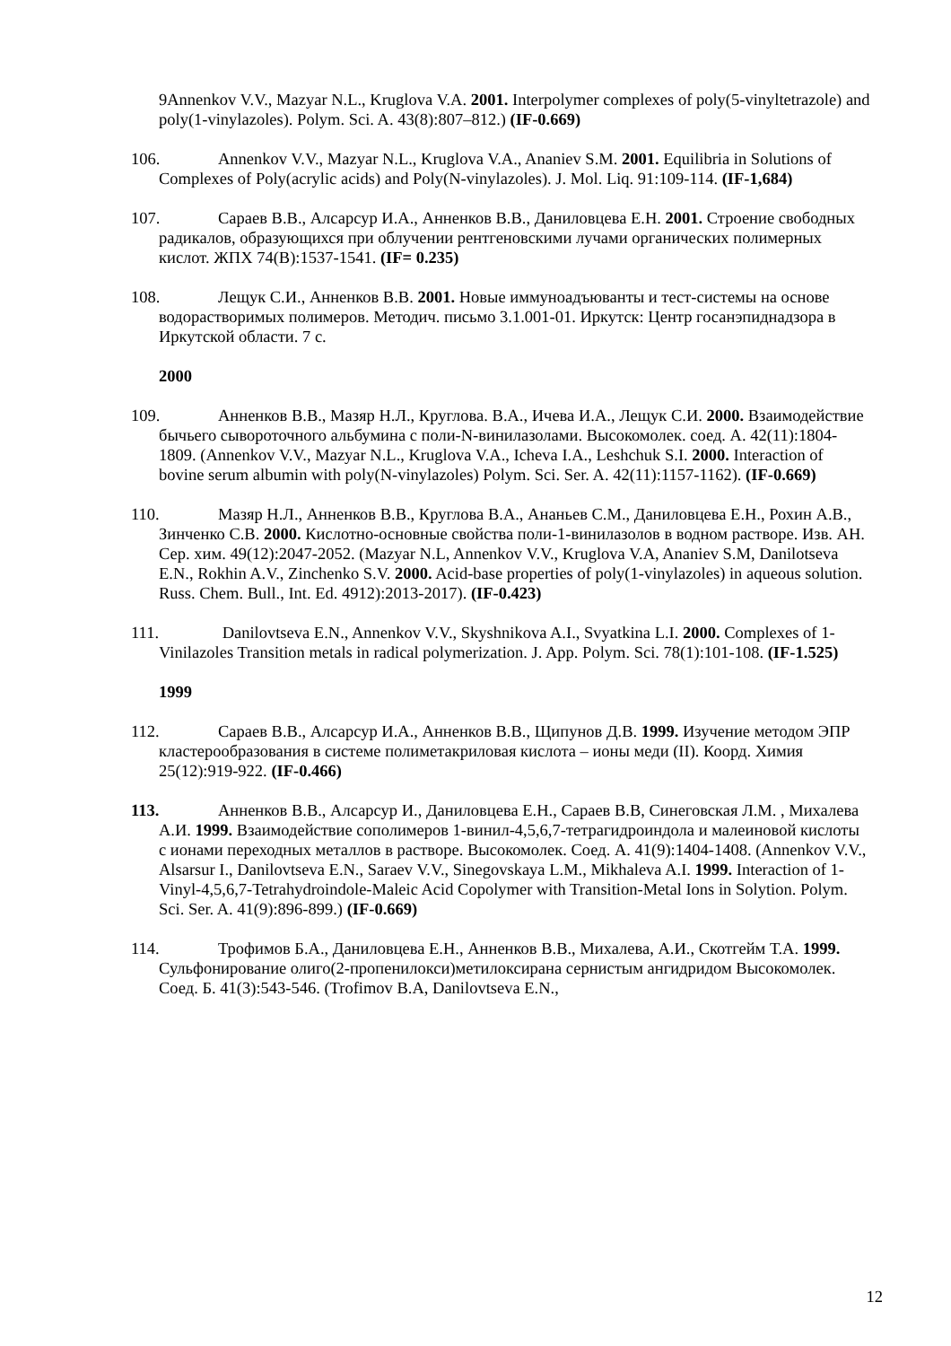9Annenkov V.V., Mazyar N.L., Kruglova V.A. 2001. Interpolymer complexes of poly(5-vinyltetrazole) and poly(1-vinylazoles). Polym. Sci. A. 43(8):807–812.) (IF-0.669)
106. Annenkov V.V., Mazyar N.L., Kruglova V.A., Ananiev S.M. 2001. Equilibria in Solutions of Complexes of Poly(acrylic acids) and Poly(N-vinylazoles). J. Mol. Liq. 91:109-114. (IF-1,684)
107. Сараев В.В., Алсарсур И.А., Анненков В.В., Даниловцева Е.Н. 2001. Строение свободных радикалов, образующихся при облучении рентгеновскими лучами органических полимерных кислот. ЖПХ 74(В):1537-1541. (IF= 0.235)
108. Лещук С.И., Анненков В.В. 2001. Новые иммуноадъюванты и тест-системы на основе водорастворимых полимеров. Методич. письмо 3.1.001-01. Иркутск: Центр госанэпиднадзора в Иркутской области. 7 с.
2000
109. Анненков В.В., Мазяр Н.Л., Круглова. В.А., Ичева И.А., Лещук С.И. 2000. Взаимодействие бычьего сывороточного альбумина с поли-N-винилазолами. Высокомолек. соед. А. 42(11):1804-1809. (Annenkov V.V., Mazyar N.L., Kruglova V.A., Icheva I.A., Leshchuk S.I. 2000. Interaction of bovine serum albumin with poly(N-vinylazoles) Polym. Sci. Ser. A. 42(11):1157-1162). (IF-0.669)
110. Мазяр Н.Л., Анненков В.В., Круглова В.А., Ананьев С.М., Даниловцева Е.Н., Рохин А.В., Зинченко С.В. 2000. Кислотно-основные свойства поли-1-винилазолов в водном растворе. Изв. АН. Сер. хим. 49(12):2047-2052. (Mazyar N.L, Annenkov V.V., Kruglova V.A, Ananiev S.M, Danilotseva E.N., Rokhin A.V., Zinchenko S.V. 2000. Acid-base properties of poly(1-vinylazoles) in aqueous solution. Russ. Chem. Bull., Int. Ed. 4912):2013-2017). (IF-0.423)
111. Danilovtseva E.N., Annenkov V.V., Skyshnikova A.I., Svyatkina L.I. 2000. Complexes of 1-Vinilazoles Transition metals in radical polymerization. J. App. Polym. Sci. 78(1):101-108. (IF-1.525)
1999
112. Сараев В.В., Алсарсур И.А., Анненков В.В., Щипунов Д.В. 1999. Изучение методом ЭПР кластерообразования в системе полиметакриловая кислота – ионы меди (II). Коорд. Химия 25(12):919-922. (IF-0.466)
113. Анненков В.В., Алсарсур И., Даниловцева Е.Н., Сараев В.В, Синеговская Л.М. , Михалева А.И. 1999. Взаимодействие сополимеров 1-винил-4,5,6,7-тетрагидроиндола и малеиновой кислоты с ионами переходных металлов в растворе. Высокомолек. Соед. А. 41(9):1404-1408. (Annenkov V.V., Alsarsur I., Danilovtseva E.N., Saraev V.V., Sinegovskaya L.M., Mikhaleva A.I. 1999. Interaction of 1-Vinyl-4,5,6,7-Tetrahydroindole-Maleic Acid Copolymer with Transition-Metal Ions in Solytion. Polym. Sci. Ser. A. 41(9):896-899.) (IF-0.669)
114. Трофимов Б.А., Даниловцева Е.Н., Анненков В.В., Михалева, А.И., Скотгейм Т.А. 1999. Сульфонирование олиго(2-пропенилокси)метилоксирана сернистым ангидридом Высокомолек. Соед. Б. 41(3):543-546. (Trofimov B.A, Danilovtseva E.N.,
12